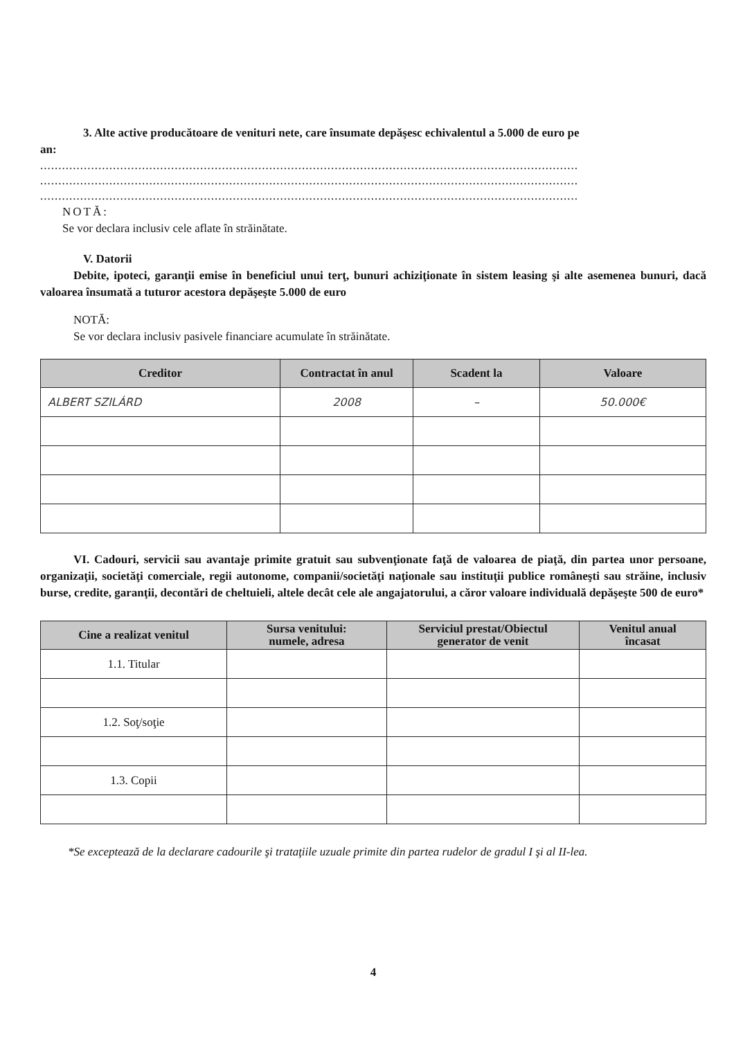3. Alte active producătoare de venituri nete, care însumate depăşesc echivalentul a 5.000 de euro pe
an:
....................................................................................................................................................
....................................................................................................................................................
....................................................................................................................................................
NOTĂ:
Se vor declara inclusiv cele aflate în străinătate.
V. Datorii
Debite, ipoteci, garanţii emise în beneficiul unui terţ, bunuri achiziţionate în sistem leasing şi alte asemenea bunuri, dacă valoarea însumată a tuturor acestora depăşeşte 5.000 de euro
NOTĂ:
Se vor declara inclusiv pasivele financiare acumulate în străinătate.
| Creditor | Contractat în anul | Scadent la | Valoare |
| --- | --- | --- | --- |
| ALBERT SZILÁRD | 2008 | – | 50.000€ |
VI. Cadouri, servicii sau avantaje primite gratuit sau subvenţionate faţă de valoarea de piaţă, din partea unor persoane, organizaţii, societăţi comerciale, regii autonome, companii/societăţi naţionale sau instituţii publice româneşti sau străine, inclusiv burse, credite, garanţii, decontări de cheltuieli, altele decât cele ale angajatorului, a căror valoare individuală depăşeşte 500 de euro*
| Cine a realizat venitul | Sursa venitului: numele, adresa | Serviciul prestat/Obiectul generator de venit | Venitul anual încasat |
| --- | --- | --- | --- |
| 1.1. Titular | | | |
| 1.2. Soţ/soţie | | | |
| 1.3. Copii | | | |
*Se exceptează de la declarare cadourile şi trataţiile uzuale primite din partea rudelor de gradul I şi al II-lea.
4